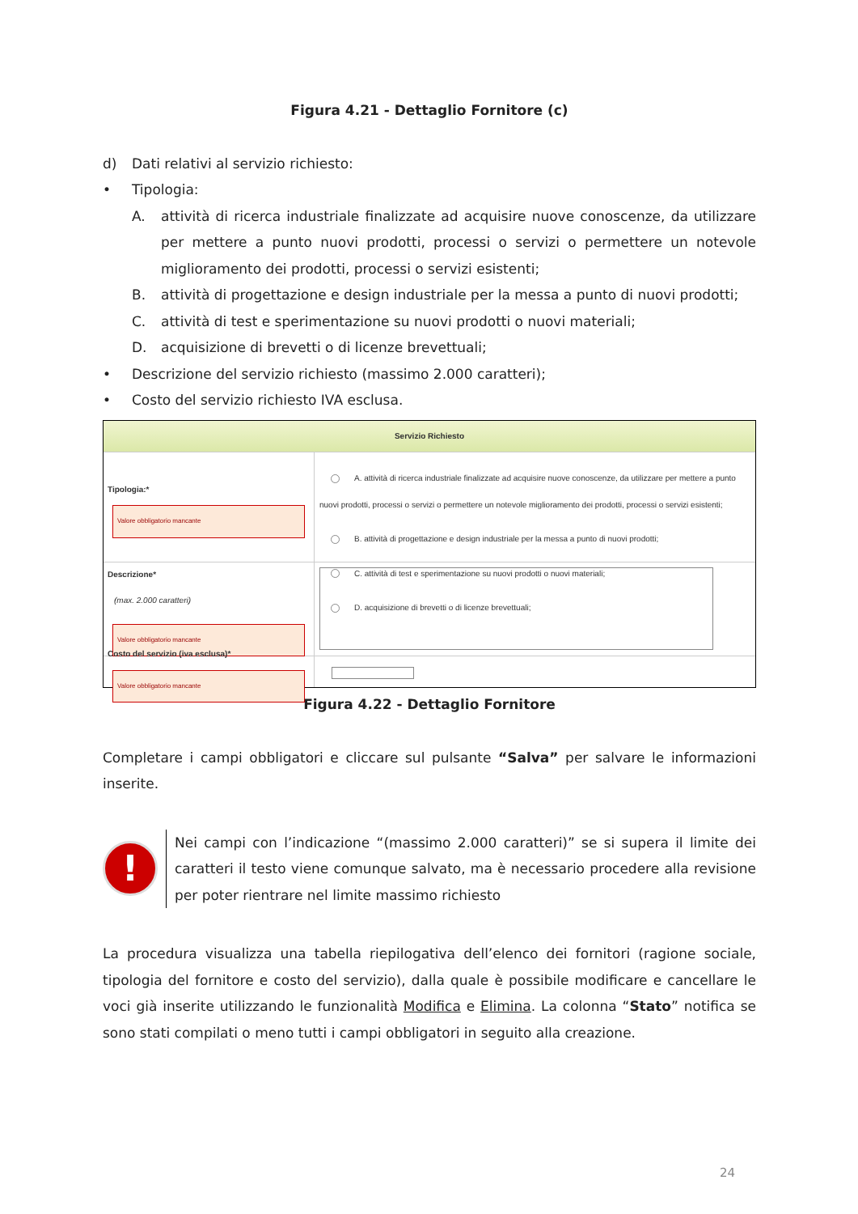Figura 4.21 - Dettaglio Fornitore (c)
d) Dati relativi al servizio richiesto:
• Tipologia:
A. attività di ricerca industriale finalizzate ad acquisire nuove conoscenze, da utilizzare per mettere a punto nuovi prodotti, processi o servizi o permettere un notevole miglioramento dei prodotti, processi o servizi esistenti;
B. attività di progettazione e design industriale per la messa a punto di nuovi prodotti;
C. attività di test e sperimentazione su nuovi prodotti o nuovi materiali;
D. acquisizione di brevetti o di licenze brevettuali;
• Descrizione del servizio richiesto (massimo 2.000 caratteri);
• Costo del servizio richiesto IVA esclusa.
Servizio Richiesto
Tipologia:*
Valore obbligatorio mancante
A. attività di ricerca industriale finalizzate ad acquisire nuove conoscenze, da utilizzare per mettere a punto nuovi prodotti, processi o servizi o permettere un notevole miglioramento dei prodotti, processi o servizi esistenti;
B. attività di progettazione e design industriale per la messa a punto di nuovi prodotti;
C. attività di test e sperimentazione su nuovi prodotti o nuovi materiali;
D. acquisizione di brevetti o di licenze brevettuali;
Descrizione*
(max. 2.000 caratteri)
Valore obbligatorio mancante
Costo del servizio (iva esclusa)*
Valore obbligatorio mancante
Figura 4.22 - Dettaglio Fornitore
Completare i campi obbligatori e cliccare sul pulsante “Salva” per salvare le informazioni inserite.
!
Nei campi con l’indicazione “(massimo 2.000 caratteri)” se si supera il limite dei caratteri il testo viene comunque salvato, ma è necessario procedere alla revisione per poter rientrare nel limite massimo richiesto
La procedura visualizza una tabella riepilogativa dell’elenco dei fornitori (ragione sociale, tipologia del fornitore e costo del servizio), dalla quale è possibile modificare e cancellare le voci già inserite utilizzando le funzionalità Modifica e Elimina. La colonna “Stato” notifica se sono stati compilati o meno tutti i campi obbligatori in seguito alla creazione.
24